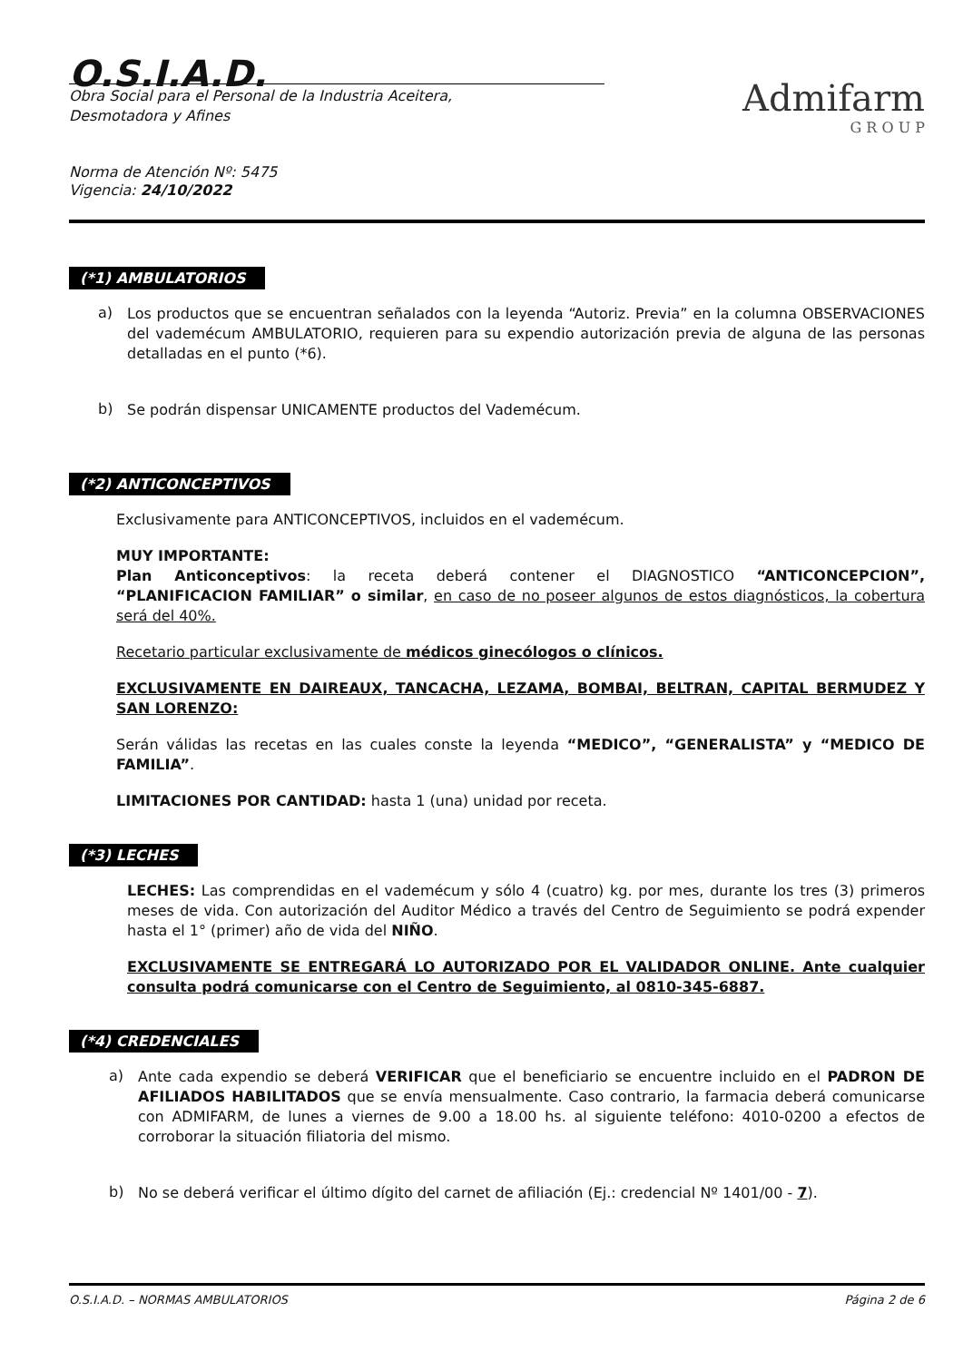O.S.I.A.D.
Obra Social para el Personal de la Industria Aceitera,
Desmotadora y Afines
Admifarm
G R O U P
Norma de Atención Nº: 5475
Vigencia: 24/10/2022
(*1) AMBULATORIOS
a)
Los productos que se encuentran señalados con la leyenda “Autoriz. Previa” en la columna OBSERVACIONES del vademécum AMBULATORIO, requieren para su expendio autorización previa de alguna de las personas detalladas en el punto (*6).
b)
Se podrán dispensar UNICAMENTE productos del Vademécum.
(*2) ANTICONCEPTIVOS
Exclusivamente para ANTICONCEPTIVOS, incluidos en el vademécum.
MUY IMPORTANTE:
Plan Anticonceptivos: la receta deberá contener el DIAGNOSTICO “ANTICONCEPCION”, “PLANIFICACION FAMILIAR” o similar, en caso de no poseer algunos de estos diagnósticos, la cobertura será del 40%.
Recetario particular exclusivamente de médicos ginecólogos o clínicos.
EXCLUSIVAMENTE EN DAIREAUX, TANCACHA, LEZAMA, BOMBAI, BELTRAN, CAPITAL BERMUDEZ Y SAN LORENZO:
Serán válidas las recetas en las cuales conste la leyenda “MEDICO”, “GENERALISTA” y “MEDICO DE FAMILIA”.
LIMITACIONES POR CANTIDAD: hasta 1 (una) unidad por receta.
(*3) LECHES
LECHES: Las comprendidas en el vademécum y sólo 4 (cuatro) kg. por mes, durante los tres (3) primeros meses de vida. Con autorización del Auditor Médico a través del Centro de Seguimiento se podrá expender hasta el 1° (primer) año de vida del NIÑO.
EXCLUSIVAMENTE SE ENTREGARÁ LO AUTORIZADO POR EL VALIDADOR ONLINE. Ante cualquier consulta podrá comunicarse con el Centro de Seguimiento, al 0810-345-6887.
(*4) CREDENCIALES
a)
Ante cada expendio se deberá VERIFICAR que el beneficiario se encuentre incluido en el PADRON DE AFILIADOS HABILITADOS que se envía mensualmente. Caso contrario, la farmacia deberá comunicarse con ADMIFARM, de lunes a viernes de 9.00 a 18.00 hs. al siguiente teléfono: 4010-0200 a efectos de corroborar la situación filiatoria del mismo.
b)
No se deberá verificar el último dígito del carnet de afiliación (Ej.: credencial Nº 1401/00 - 7).
O.S.I.A.D. – NORMAS AMBULATORIOS Página 2 de 6